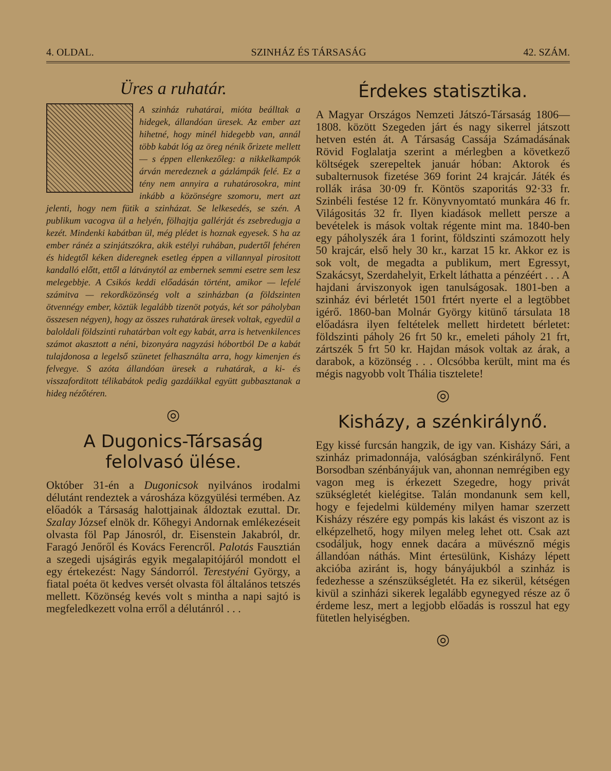4. OLDAL. SZINHÁZ ÉS TÁRSASÁG 42. SZÁM.
Üres a ruhatár.
A szinház ruhatárai, mióta beálltak a hidegek, állandóan üresek. Az ember azt hihetné, hogy minél hidegebb van, annál több kabát lóg az öreg nénik őrizete mellett — s éppen ellenkezőleg: a nikkelkampók árván meredeznek a gázlámpák felé. Ez a tény nem annyira a ruhatárosokra, mint inkább a közönségre szomoru, mert azt jelenti, hogy nem fütik a szinházat. Se lelkesedés, se szén. A publikum vacogva ül a helyén, fölhajtja gallérját és zsebredugja a kezét. Mindenki kabátban ül, még plédet is hoznak egyesek. S ha az ember ránéz a szinjátszókra, akik estélyi ruhában, pudertől fehéren és hidegtől kéken dideregnek esetleg éppen a villannyal pirositott kandalló előtt, ettől a látványtól az embernek semmi esetre sem lesz melegebbje. A Csikós keddi előadásán történt, amikor — lefelé számitva — rekordközönség volt a szinházban (a földszinten ötvennégy ember, köztük legalább tizenöt potyás, két sor páholyban összesen négyen), hogy az összes ruhatárak üresek voltak, egyedül a baloldali földszinti ruhatárban volt egy kabát, arra is hetvenkilences számot akasztott a néni, bizonyára nagyzási hóbortból De a kabát tulajdonosa a legelső szünetet felhasználta arra, hogy kimenjen és felvegye. S azóta állandóan üresek a ruhatárak, a ki- és visszaforditott télikabátok pedig gazdáikkal együtt gubbasztanak a hideg nézőtéren.
◎
A Dugonics-Társaság felolvasó ülése.
Október 31-én a Dugonicsok nyilvános irodalmi délutánt rendeztek a városháza közgyülési termében. Az előadók a Társaság halottjainak áldoztak ezuttal. Dr. Szalay József elnök dr. Kőhegyi Andornak emlékezéseit olvasta föl Pap Jánosról, dr. Eisenstein Jakabról, dr. Faragó Jenőről és Kovács Ferencről. Palotás Fausztián a szegedi ujságirás egyik megalapitójáról mondott el egy értekezést: Nagy Sándorról. Terestyéni György, a fiatal poéta öt kedves versét olvasta föl általános tetszés mellett. Közönség kevés volt s mintha a napi sajtó is megfeledkezett volna erről a délutánról . . .
Érdekes statisztika.
A Magyar Országos Nemzeti Játszó-Társaság 1806—1808. között Szegeden járt és nagy sikerrel játszott hetven estén át. A Társaság Cassája Számadásának Rövid Foglalatja szerint a mérlegben a következő költségek szerepeltek január hóban: Aktorok és subalternusok fizetése 369 forint 24 krajcár. Játék és rollák irása 30·09 fr. Köntös szaporitás 92·33 fr. Szinbéli festése 12 fr. Könyvnyomtató munkára 46 fr. Világositás 32 fr. Ilyen kiadások mellett persze a bevételek is mások voltak régente mint ma. 1840-ben egy páholyszék ára 1 forint, földszinti számozott hely 50 krajcár, első hely 30 kr., karzat 15 kr. Akkor ez is sok volt, de megadta a publikum, mert Egressyt, Szakácsyt, Szerdahelyit, Erkelt láthatta a pénzéért . . . A hajdani árviszonyok igen tanulságosak. 1801-ben a szinház évi bérletét 1501 frtért nyerte el a legtöbbet igérő. 1860-ban Molnár György kitünő társulata 18 előadásra ilyen feltételek mellett hirdetett bérletet: földszinti páholy 26 frt 50 kr., emeleti páholy 21 frt, zártszék 5 frt 50 kr. Hajdan mások voltak az árak, a darabok, a közönség . . . Olcsóbba került, mint ma és mégis nagyobb volt Thália tisztelete!
◎
Kisházy, a szénkirálynő.
Egy kissé furcsán hangzik, de igy van. Kisházy Sári, a szinház primadonnája, valóságban szénkirálynő. Fent Borsodban szénbányájuk van, ahonnan nemrégiben egy vagon meg is érkezett Szegedre, hogy privát szükségletét kielégitse. Talán mondanunk sem kell, hogy e fejedelmi küldemény milyen hamar szerzett Kisházy részére egy pompás kis lakást és viszont az is elképzelhető, hogy milyen meleg lehet ott. Csak azt csodáljuk, hogy ennek dacára a müvésznő mégis állandóan náthás. Mint értesülünk, Kisházy lépett akcióba aziránt is, hogy bányájukból a szinház is fedezhesse a szénszükségletét. Ha ez sikerül, kétségen kivül a szinházi sikerek legalább egynegyed része az ő érdeme lesz, mert a legjobb előadás is rosszul hat egy fütetlen helyiségben.
◎